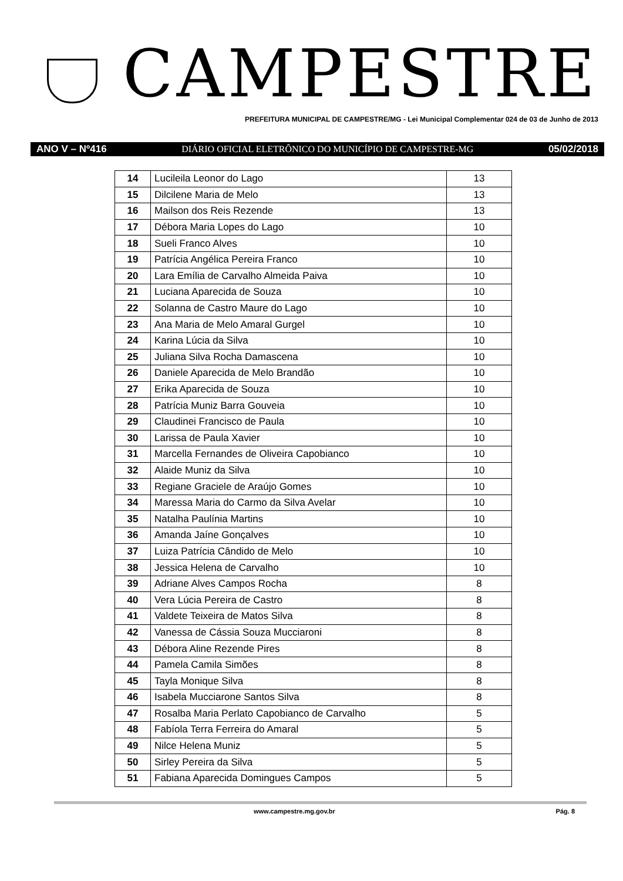CAMPESTRE
PREFEITURA MUNICIPAL DE CAMPESTRE/MG - Lei Municipal Complementar 024 de 03 de Junho de 2013
ANO V – Nº416 DIÁRIO OFICIAL ELETRÔNICO DO MUNICÍPIO DE CAMPESTRE-MG 05/02/2018
| 14 | Lucileila Leonor do Lago | 13 |
| 15 | Dilcilene Maria de Melo | 13 |
| 16 | Mailson dos Reis Rezende | 13 |
| 17 | Débora Maria Lopes do Lago | 10 |
| 18 | Sueli Franco Alves | 10 |
| 19 | Patrícia Angélica Pereira Franco | 10 |
| 20 | Lara Emília de Carvalho Almeida Paiva | 10 |
| 21 | Luciana Aparecida de Souza | 10 |
| 22 | Solanna de Castro Maure do Lago | 10 |
| 23 | Ana Maria de Melo Amaral Gurgel | 10 |
| 24 | Karina Lúcia da Silva | 10 |
| 25 | Juliana Silva Rocha Damascena | 10 |
| 26 | Daniele Aparecida de Melo Brandão | 10 |
| 27 | Erika Aparecida de Souza | 10 |
| 28 | Patrícia Muniz Barra Gouveia | 10 |
| 29 | Claudinei Francisco de Paula | 10 |
| 30 | Larissa de Paula Xavier | 10 |
| 31 | Marcella Fernandes de Oliveira Capobianco | 10 |
| 32 | Alaide Muniz da Silva | 10 |
| 33 | Regiane Graciele de Araújo Gomes | 10 |
| 34 | Maressa Maria do Carmo da Silva Avelar | 10 |
| 35 | Natalha Paulínia Martins | 10 |
| 36 | Amanda Jaíne Gonçalves | 10 |
| 37 | Luiza Patrícia Cândido de Melo | 10 |
| 38 | Jessica Helena de Carvalho | 10 |
| 39 | Adriane Alves Campos Rocha | 8 |
| 40 | Vera Lúcia Pereira de Castro | 8 |
| 41 | Valdete Teixeira de Matos Silva | 8 |
| 42 | Vanessa de Cássia Souza Mucciaroni | 8 |
| 43 | Débora Aline Rezende Pires | 8 |
| 44 | Pamela Camila Simões | 8 |
| 45 | Tayla Monique Silva | 8 |
| 46 | Isabela Mucciarone Santos Silva | 8 |
| 47 | Rosalba Maria Perlato Capobianco de Carvalho | 5 |
| 48 | Fabíola Terra Ferreira do Amaral | 5 |
| 49 | Nilce Helena Muniz | 5 |
| 50 | Sirley Pereira da Silva | 5 |
| 51 | Fabiana Aparecida Domingues Campos | 5 |
www.campestre.mg.gov.br Pág. 8